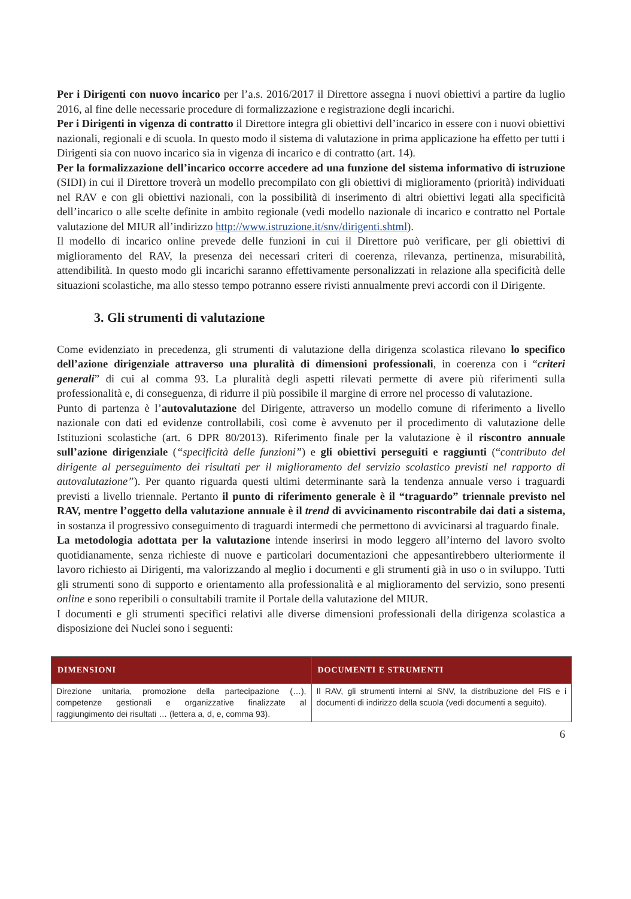Per i Dirigenti con nuovo incarico per l’a.s. 2016/2017 il Direttore assegna i nuovi obiettivi a partire da luglio 2016, al fine delle necessarie procedure di formalizzazione e registrazione degli incarichi.
Per i Dirigenti in vigenza di contratto il Direttore integra gli obiettivi dell’incarico in essere con i nuovi obiettivi nazionali, regionali e di scuola. In questo modo il sistema di valutazione in prima applicazione ha effetto per tutti i Dirigenti sia con nuovo incarico sia in vigenza di incarico e di contratto (art. 14).
Per la formalizzazione dell’incarico occorre accedere ad una funzione del sistema informativo di istruzione (SIDI) in cui il Direttore troverà un modello precompilato con gli obiettivi di miglioramento (priorità) individuati nel RAV e con gli obiettivi nazionali, con la possibilità di inserimento di altri obiettivi legati alla specificità dell’incarico o alle scelte definite in ambito regionale (vedi modello nazionale di incarico e contratto nel Portale valutazione del MIUR all’indirizzo http://www.istruzione.it/snv/dirigenti.shtml).
Il modello di incarico online prevede delle funzioni in cui il Direttore può verificare, per gli obiettivi di miglioramento del RAV, la presenza dei necessari criteri di coerenza, rilevanza, pertinenza, misurabilità, attendibilità. In questo modo gli incarichi saranno effettivamente personalizzati in relazione alla specificità delle situazioni scolastiche, ma allo stesso tempo potranno essere rivisti annualmente previ accordi con il Dirigente.
3. Gli strumenti di valutazione
Come evidenziato in precedenza, gli strumenti di valutazione della dirigenza scolastica rilevano lo specifico dell’azione dirigenziale attraverso una pluralità di dimensioni professionali, in coerenza con i “criteri generali” di cui al comma 93. La pluralità degli aspetti rilevati permette di avere più riferimenti sulla professionalità e, di conseguenza, di ridurre il più possibile il margine di errore nel processo di valutazione.
Punto di partenza è l’autovalutazione del Dirigente, attraverso un modello comune di riferimento a livello nazionale con dati ed evidenze controllabili, così come è avvenuto per il procedimento di valutazione delle Istituzioni scolastiche (art. 6 DPR 80/2013). Riferimento finale per la valutazione è il riscontro annuale sull’azione dirigenziale (“specificità delle funzioni”) e gli obiettivi perseguiti e raggiunti (“contributo del dirigente al perseguimento dei risultati per il miglioramento del servizio scolastico previsti nel rapporto di autovalutazione”). Per quanto riguarda questi ultimi determinante sarà la tendenza annuale verso i traguardi previsti a livello triennale. Pertanto il punto di riferimento generale è il “traguardo” triennale previsto nel RAV, mentre l’oggetto della valutazione annuale è il trend di avvicinamento riscontrabile dai dati a sistema, in sostanza il progressivo conseguimento di traguardi intermedi che permettono di avvicinarsi al traguardo finale.
La metodologia adottata per la valutazione intende inserirsi in modo leggero all’interno del lavoro svolto quotidianamente, senza richieste di nuove e particolari documentazioni che appesantirebbero ulteriormente il lavoro richiesto ai Dirigenti, ma valorizzando al meglio i documenti e gli strumenti già in uso o in sviluppo. Tutti gli strumenti sono di supporto e orientamento alla professionalità e al miglioramento del servizio, sono presenti online e sono reperibili o consultabili tramite il Portale della valutazione del MIUR.
I documenti e gli strumenti specifici relativi alle diverse dimensioni professionali della dirigenza scolastica a disposizione dei Nuclei sono i seguenti:
| DIMENSIONI | DOCUMENTI E STRUMENTI |
| --- | --- |
| Direzione unitaria, promozione della partecipazione (…), competenze gestionali e organizzative finalizzate al raggiungimento dei risultati … (lettera a, d, e, comma 93). | Il RAV, gli strumenti interni al SNV, la distribuzione del FIS e i documenti di indirizzo della scuola (vedi documenti a seguito). |
6